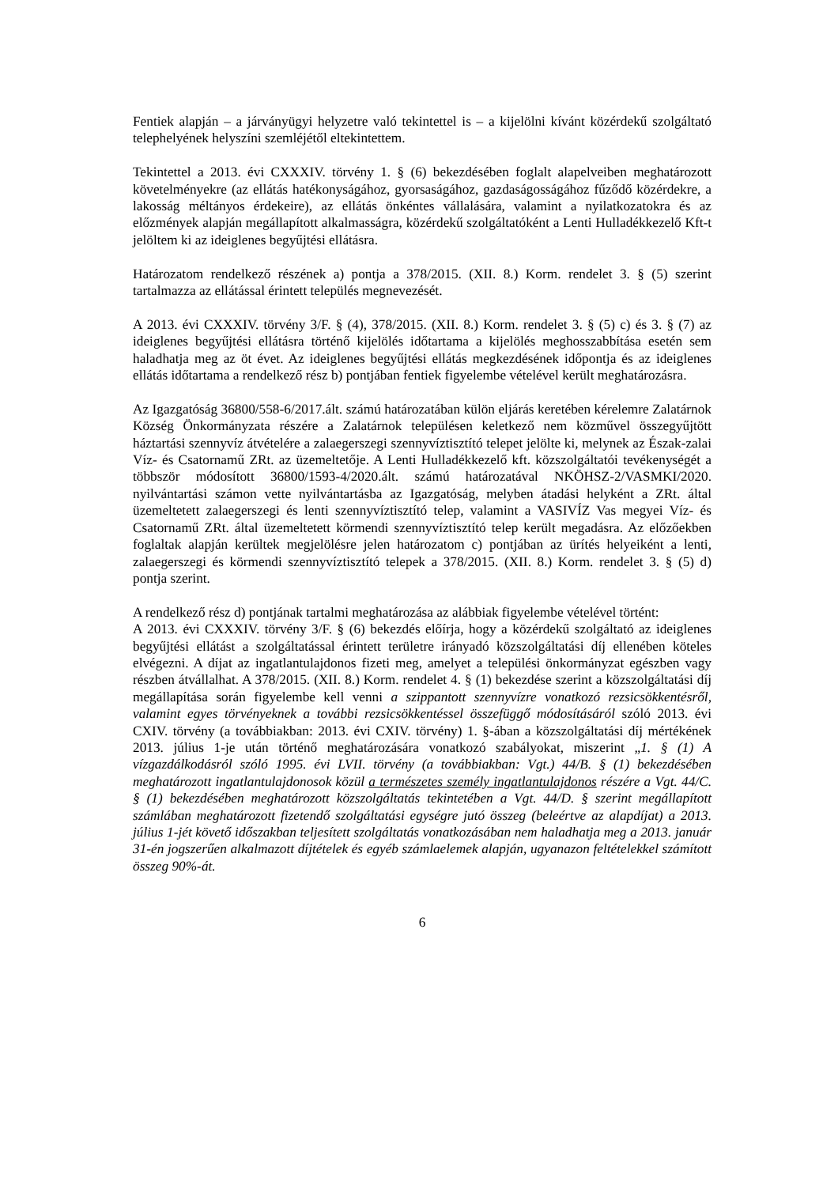Fentiek alapján – a járványügyi helyzetre való tekintettel is – a kijelölni kívánt közérdekű szolgáltató telephelyének helyszíni szemléjétől eltekintettem.
Tekintettel a 2013. évi CXXXIV. törvény 1. § (6) bekezdésében foglalt alapelveiben meghatározott követelményekre (az ellátás hatékonyságához, gyorsaságához, gazdaságosságához fűződő közérdekre, a lakosság méltányos érdekeire), az ellátás önkéntes vállalására, valamint a nyilatkozatokra és az előzmények alapján megállapított alkalmasságra, közérdekű szolgáltatóként a Lenti Hulladékkezelő Kft-t jelöltem ki az ideiglenes begyűjtési ellátásra.
Határozatom rendelkező részének a) pontja a 378/2015. (XII. 8.) Korm. rendelet 3. § (5) szerint tartalmazza az ellátással érintett település megnevezését.
A 2013. évi CXXXIV. törvény 3/F. § (4), 378/2015. (XII. 8.) Korm. rendelet 3. § (5) c) és 3. § (7) az ideiglenes begyűjtési ellátásra történő kijelölés időtartama a kijelölés meghosszabbítása esetén sem haladhatja meg az öt évet. Az ideiglenes begyűjtési ellátás megkezdésének időpontja és az ideiglenes ellátás időtartama a rendelkező rész b) pontjában fentiek figyelembe vételével került meghatározásra.
Az Igazgatóság 36800/558-6/2017.ált. számú határozatában külön eljárás keretében kérelemre Zalatárnok Község Önkormányzata részére a Zalatárnok településen keletkező nem közművel összegyűjtött háztartási szennyvíz átvételére a zalaegerszegi szennyvíztisztító telepet jelölte ki, melynek az Észak-zalai Víz- és Csatornamű ZRt. az üzemeltetője. A Lenti Hulladékkezelő kft. közszolgáltatói tevékenységét a többször módosított 36800/1593-4/2020.ált. számú határozatával NKÖHSZ-2/VASMKI/2020. nyilvántartási számon vette nyilvántartásba az Igazgatóság, melyben átadási helyként a ZRt. által üzemeltetett zalaegerszegi és lenti szennyvíztisztító telep, valamint a VASIVÍZ Vas megyei Víz- és Csatornamű ZRt. által üzemeltetett körmendi szennyvíztisztító telep került megadásra. Az előzőekben foglaltak alapján kerültek megjelölésre jelen határozatom c) pontjában az ürítés helyeiként a lenti, zalaegerszegi és körmendi szennyvíztisztító telepek a 378/2015. (XII. 8.) Korm. rendelet 3. § (5) d) pontja szerint.
A rendelkező rész d) pontjának tartalmi meghatározása az alábbiak figyelembe vételével történt:
A 2013. évi CXXXIV. törvény 3/F. § (6) bekezdés előírja, hogy a közérdekű szolgáltató az ideiglenes begyűjtési ellátást a szolgáltatással érintett területre irányadó közszolgáltatási díj ellenében köteles elvégezni. A díjat az ingatlantulajdonos fizeti meg, amelyet a települési önkormányzat egészben vagy részben átvállalhat. A 378/2015. (XII. 8.) Korm. rendelet 4. § (1) bekezdése szerint a közszolgáltatási díj megállapítása során figyelembe kell venni a szippantott szennyvízre vonatkozó rezsicsökkentésről, valamint egyes törvényeknek a további rezsicsökkentéssel összefüggő módosításáról szóló 2013. évi CXIV. törvény (a továbbiakban: 2013. évi CXIV. törvény) 1. §-ában a közszolgáltatási díj mértékének 2013. július 1-je után történő meghatározására vonatkozó szabályokat, miszerint „1. § (1) A vízgazdálkodásról szóló 1995. évi LVII. törvény (a továbbiakban: Vgt.) 44/B. § (1) bekezdésében meghatározott ingatlantulajdonosok közül a természetes személy ingatlantulajdonos részére a Vgt. 44/C. § (1) bekezdésében meghatározott közszolgáltatás tekintetében a Vgt. 44/D. § szerint megállapított számlában meghatározott fizetendő szolgáltatási egységre jutó összeg (beleértve az alapdíjat) a 2013. július 1-jét követő időszakban teljesített szolgáltatás vonatkozásában nem haladhatja meg a 2013. január 31-én jogszerűen alkalmazott díjtételek és egyéb számlaelemek alapján, ugyanazon feltételekkel számított összeg 90%-át.
6